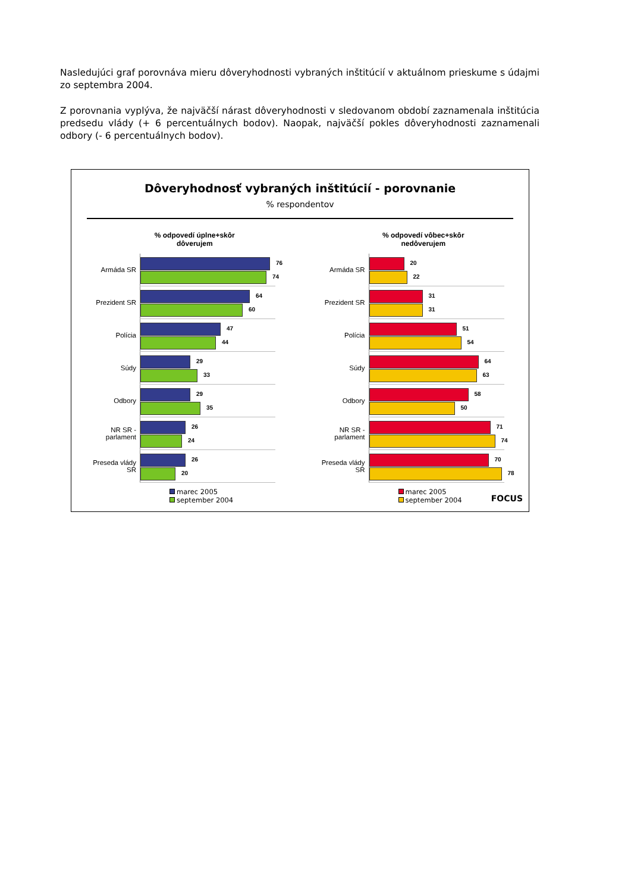Nasledujúci graf porovnáva mieru dôveryhodnosti vybraných inštitúcií v aktuálnom prieskume s údajmi zo septembra 2004.
Z porovnania vyplýva, že najväčší nárast dôveryhodnosti v sledovanom období zaznamenala inštitúcia predsedu vlády (+ 6 percentuálnych bodov). Naopak, najväčší pokles dôveryhodnosti zaznamenali odbory (- 6 percentuálnych bodov).
Dôveryhodnosť vybraných inštitúcií - porovnanie
% respondentov
% odpovedí úplne+skôr
dôverujem
Armáda SR
76
74
Prezident SR
64
60
Polícia
47
44
Súdy
29
33
Odbory
29
35
NR SR - parlament
26
24
Preseda vlády SR
26
20
marec 2005
september 2004
% odpovedí vôbec+skôr
nedôverujem
Armáda SR
20
22
Prezident SR
31
31
Polícia
51
54
Súdy
64
63
Odbory
58
50
NR SR - parlament
71
74
Preseda vlády SR
70
78
marec 2005
september 2004
FOCUS